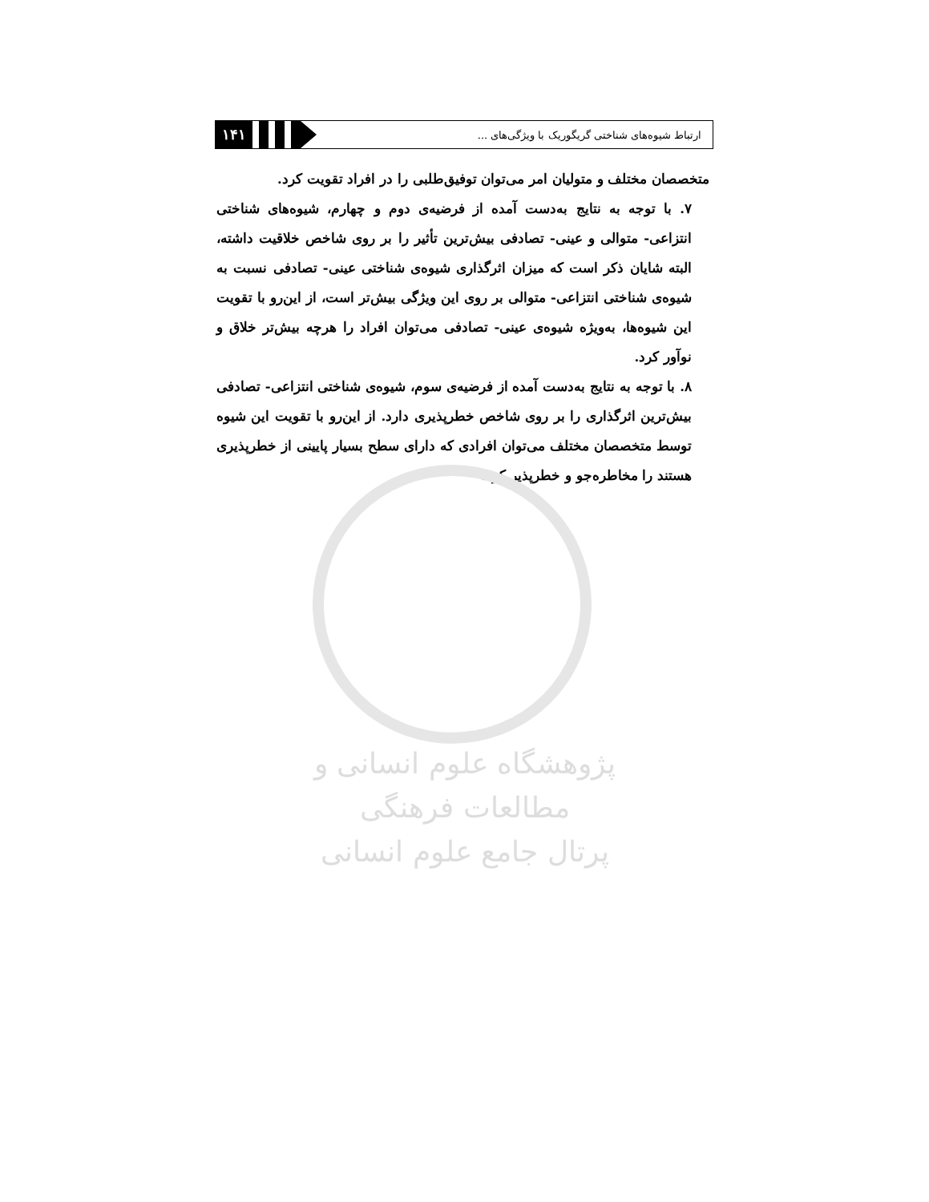۱۴۱
ارتباط شیوه‌های شناختی گریگوریک با ویژگی‌های ...
متخصصان مختلف و متولیان امر می‌توان توفیق‌طلبی را در افراد تقویت کرد.
۷. با توجه به نتایج به‌دست آمده از فرضیه‌ی دوم و چهارم، شیوه‌های شناختی انتزاعی- متوالی و عینی- تصادفی بیش‌ترین تأثیر را بر روی شاخص خلاقیت داشته، البته شایان ذکر است که میزان اثرگذاری شیوه‌ی شناختی عینی- تصادفی نسبت به شیوه‌ی شناختی انتزاعی- متوالی بر روی این ویژگی بیش‌تر است، از این‌رو با تقویت این شیوه‌ها، به‌ویژه شیوه‌ی عینی- تصادفی می‌توان افراد را هرچه بیش‌تر خلاق و نوآور کرد.
۸. با توجه به نتایج به‌دست آمده از فرضیه‌ی سوم، شیوه‌ی شناختی انتزاعی- تصادفی بیش‌ترین اثرگذاری را بر روی شاخص خطرپذیری دارد. از این‌رو با تقویت این شیوه توسط متخصصان مختلف می‌توان افرادی که دارای سطح بسیار پایینی از خطرپذیری هستند را مخاطره‌جو و خطرپذیر کرد.
پژوهشگاه علوم انسانی و مطالعات فرهنگی
پرتال جامع علوم انسانی